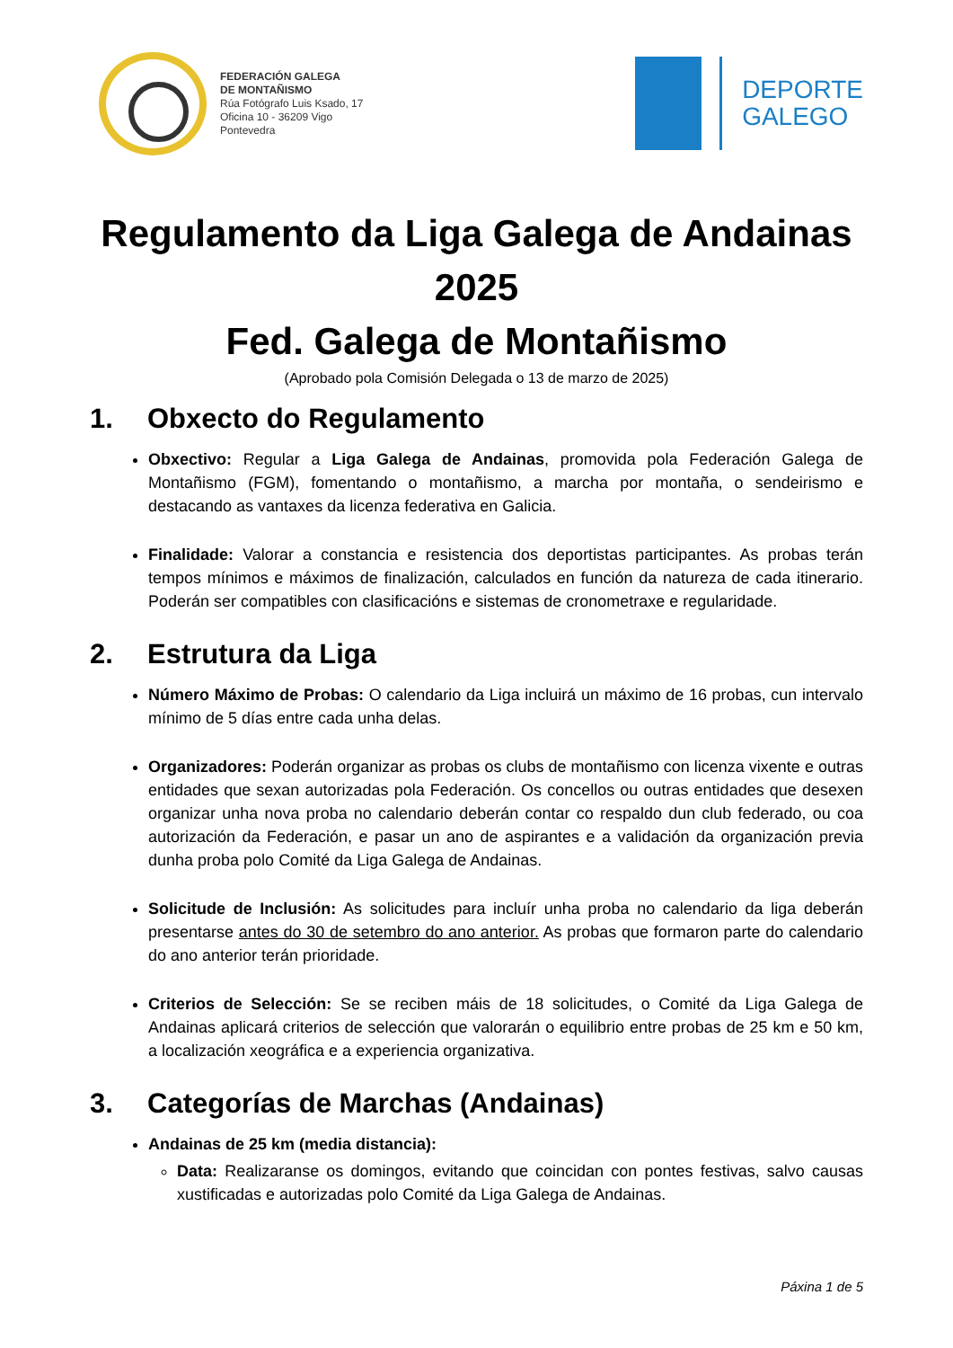FEDERACIÓN GALEGA
DE MONTAÑISMO
Rúa Fotógrafo Luis Ksado, 17
Oficina 10 - 36209 Vigo
Pontevedra
DEPORTE
GALEGO
Regulamento da Liga Galega de Andainas
2025
Fed. Galega de Montañismo
(Aprobado pola Comisión Delegada o 13 de marzo de 2025)
1. Obxecto do Regulamento
Obxectivo: Regular a Liga Galega de Andainas, promovida pola Federación Galega de Montañismo (FGM), fomentando o montañismo, a marcha por montaña, o sendeirismo e destacando as vantaxes da licenza federativa en Galicia.
Finalidade: Valorar a constancia e resistencia dos deportistas participantes. As probas terán tempos mínimos e máximos de finalización, calculados en función da natureza de cada itinerario. Poderán ser compatibles con clasificacións e sistemas de cronometraxe e regularidade.
2. Estrutura da Liga
Número Máximo de Probas: O calendario da Liga incluirá un máximo de 16 probas, cun intervalo mínimo de 5 días entre cada unha delas.
Organizadores: Poderán organizar as probas os clubs de montañismo con licenza vixente e outras entidades que sexan autorizadas pola Federación. Os concellos ou outras entidades que desexen organizar unha nova proba no calendario deberán contar co respaldo dun club federado, ou coa autorización da Federación, e pasar un ano de aspirantes e a validación da organización previa dunha proba polo Comité da Liga Galega de Andainas.
Solicitude de Inclusión: As solicitudes para incluír unha proba no calendario da liga deberán presentarse antes do 30 de setembro do ano anterior. As probas que formaron parte do calendario do ano anterior terán prioridade.
Criterios de Selección: Se se reciben máis de 18 solicitudes, o Comité da Liga Galega de Andainas aplicará criterios de selección que valorarán o equilibrio entre probas de 25 km e 50 km, a localización xeográfica e a experiencia organizativa.
3. Categorías de Marchas (Andainas)
Andainas de 25 km (media distancia):
Data: Realizaranse os domingos, evitando que coincidan con pontes festivas, salvo causas xustificadas e autorizadas polo Comité da Liga Galega de Andainas.
Páxina 1 de 5